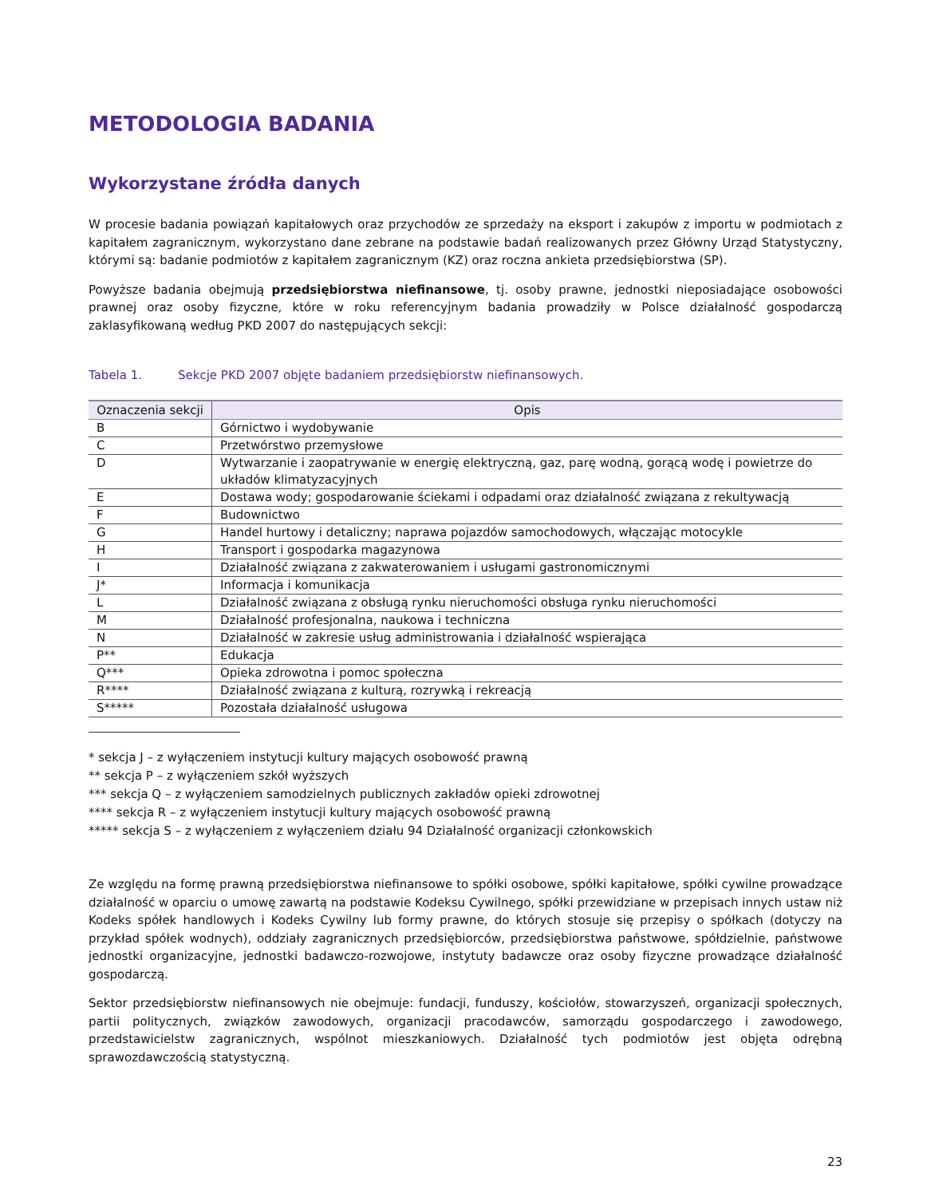METODOLOGIA BADANIA
Wykorzystane źródła danych
W procesie badania powiązań kapitałowych oraz przychodów ze sprzedaży na eksport i zakupów z importu w podmiotach z kapitałem zagranicznym, wykorzystano dane zebrane na podstawie badań realizowanych przez Główny Urząd Statystyczny, którymi są: badanie podmiotów z kapitałem zagranicznym (KZ) oraz roczna ankieta przedsiębiorstwa (SP).
Powyższe badania obejmują przedsiębiorstwa niefinansowe, tj. osoby prawne, jednostki nieposiadające osobowości prawnej oraz osoby fizyczne, które w roku referencyjnym badania prowadziły w Polsce działalność gospodarczą zaklasyfikowaną według PKD 2007 do następujących sekcji:
Tabela 1. Sekcje PKD 2007 objęte badaniem przedsiębiorstw niefinansowych.
| Oznaczenia sekcji | Opis |
| --- | --- |
| B | Górnictwo i wydobywanie |
| C | Przetwórstwo przemysłowe |
| D | Wytwarzanie i zaopatrywanie w energię elektryczną, gaz, parę wodną, gorącą wodę i powietrze do układów klimatyzacyjnych |
| E | Dostawa wody; gospodarowanie ściekami i odpadami oraz działalność związana z rekultywacją |
| F | Budownictwo |
| G | Handel hurtowy i detaliczny; naprawa pojazdów samochodowych, włączając motocykle |
| H | Transport i gospodarka magazynowa |
| I | Działalność związana z zakwaterowaniem i usługami gastronomicznymi |
| J* | Informacja i komunikacja |
| L | Działalność związana z obsługą rynku nieruchomości obsługa rynku nieruchomości |
| M | Działalność profesjonalna, naukowa i techniczna |
| N | Działalność w zakresie usług administrowania i działalność wspierająca |
| P** | Edukacja |
| Q*** | Opieka zdrowotna i pomoc społeczna |
| R**** | Działalność związana z kulturą, rozrywką i rekreacją |
| S***** | Pozostała działalność usługowa |
* sekcja J – z wyłączeniem instytucji kultury mających osobowość prawną
** sekcja P – z wyłączeniem szkół wyższych
*** sekcja Q – z wyłączeniem samodzielnych publicznych zakładów opieki zdrowotnej
**** sekcja R – z wyłączeniem instytucji kultury mających osobowość prawną
***** sekcja S – z wyłączeniem z wyłączeniem działu 94 Działalność organizacji członkowskich
Ze względu na formę prawną przedsiębiorstwa niefinansowe to spółki osobowe, spółki kapitałowe, spółki cywilne prowadzące działalność w oparciu o umowę zawartą na podstawie Kodeksu Cywilnego, spółki przewidziane w przepisach innych ustaw niż Kodeks spółek handlowych i Kodeks Cywilny lub formy prawne, do których stosuje się przepisy o spółkach (dotyczy na przykład spółek wodnych), oddziały zagranicznych przedsiębiorców, przedsiębiorstwa państwowe, spółdzielnie, państwowe jednostki organizacyjne, jednostki badawczo-rozwojowe, instytuty badawcze oraz osoby fizyczne prowadzące działalność gospodarczą.
Sektor przedsiębiorstw niefinansowych nie obejmuje: fundacji, funduszy, kościołów, stowarzyszeń, organizacji społecznych, partii politycznych, związków zawodowych, organizacji pracodawców, samorządu gospodarczego i zawodowego, przedstawicielstw zagranicznych, wspólnot mieszkaniowych. Działalność tych podmiotów jest objęta odrębną sprawozdawczością statystyczną.
23